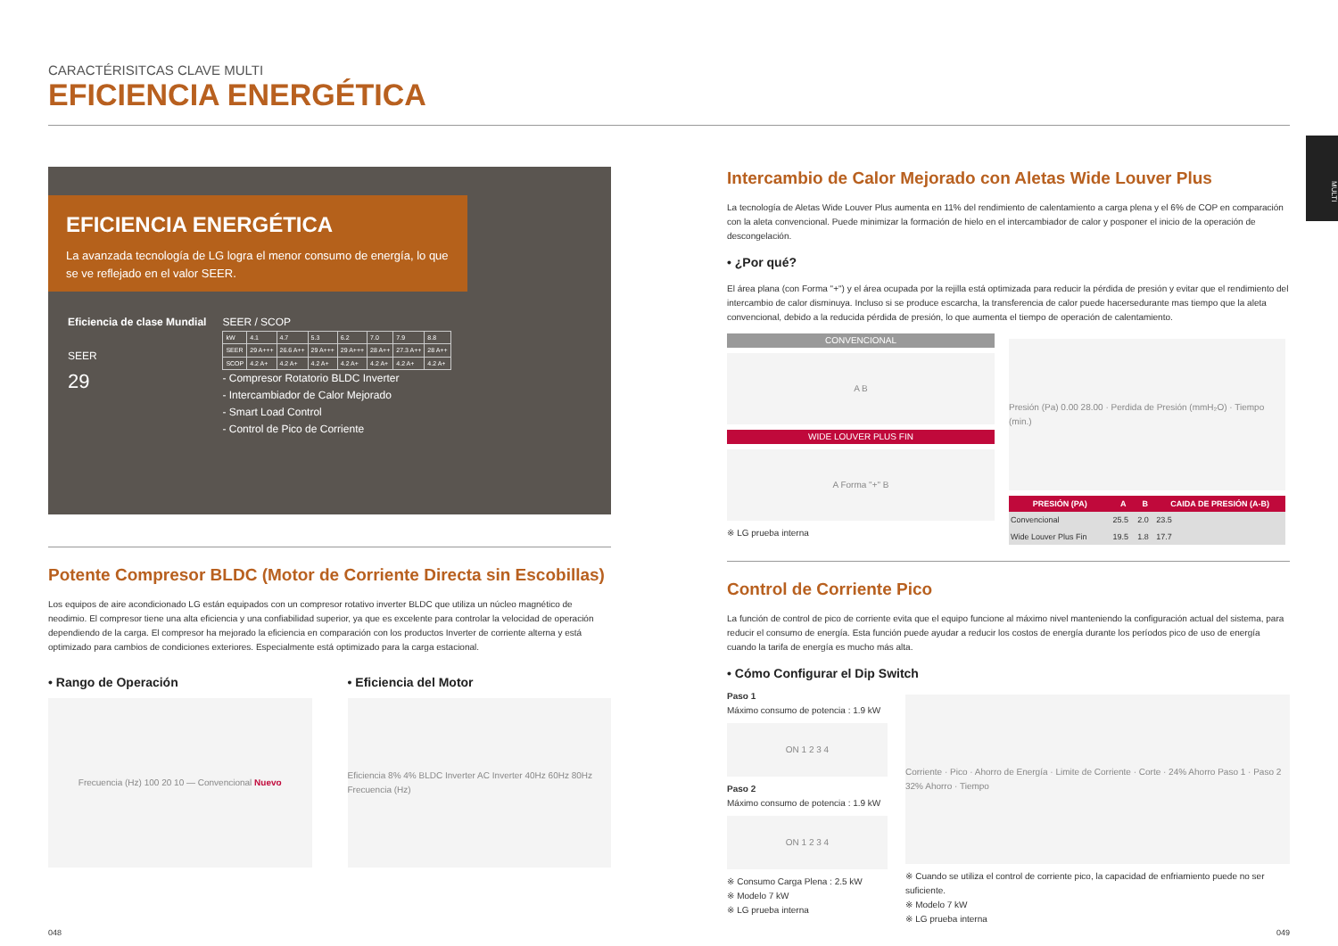MULTI
CARACTÉRISITCAS CLAVE MULTI
EFICIENCIA ENERGÉTICA
EFICIENCIA ENERGÉTICA
La avanzada tecnología de LG logra el menor consumo de energía, lo que se ve reflejado en el valor SEER.
Eficiencia de clase Mundial
SEER
29
SEER / SCOP
| kW | 4.1 | 4.7 | 5.3 | 6.2 | 7.0 | 7.9 | 8.8 |
| SEER | 29 A+++ | 26.6 A++ | 29 A+++ | 29 A+++ | 28 A++ | 27.3 A++ | 28 A++ |
| SCOP | 4.2 A+ | 4.2 A+ | 4.2 A+ | 4.2 A+ | 4.2 A+ | 4.2 A+ | 4.2 A+ |
- Compresor Rotatorio BLDC Inverter
- Intercambiador de Calor Mejorado
- Smart Load Control
- Control de Pico de Corriente
Potente Compresor BLDC (Motor de Corriente Directa sin Escobillas)
Los equipos de aire acondicionado LG están equipados con un compresor rotativo inverter BLDC que utiliza un núcleo magnético de neodimio. El compresor tiene una alta eficiencia y una confiabilidad superior, ya que es excelente para controlar la velocidad de operación dependiendo de la carga. El compresor ha mejorado la eficiencia en comparación con los productos Inverter de corriente alterna y está optimizado para cambios de condiciones exteriores. Especialmente está optimizado para la carga estacional.
• Rango de Operación
Frecuencia (Hz) 100 20 10 — Convencional Nuevo
• Eficiencia del Motor
Eficiencia 8% 4% BLDC Inverter AC Inverter 40Hz 60Hz 80Hz Frecuencia (Hz)
Intercambio de Calor Mejorado con Aletas Wide Louver Plus
La tecnología de Aletas Wide Louver Plus aumenta en 11% del rendimiento de calentamiento a carga plena y el 6% de COP en comparación con la aleta convencional. Puede minimizar la formación de hielo en el intercambiador de calor y posponer el inicio de la operación de descongelación.
• ¿Por qué?
El área plana (con Forma "+") y el área ocupada por la rejilla está optimizada para reducir la pérdida de presión y evitar que el rendimiento del intercambio de calor disminuya. Incluso si se produce escarcha, la transferencia de calor puede hacersedurante mas tiempo que la aleta convencional, debido a la reducida pérdida de presión, lo que aumenta el tiempo de operación de calentamiento.
CONVENCIONAL
A B
WIDE LOUVER PLUS FIN
A Forma "+" B
※ LG prueba interna
Presión (Pa) 0.00 28.00 · Perdida de Presión (mmH₂O) · Tiempo (min.)
| PRESIÓN (PA) | A | B | CAIDA DE PRESIÓN (A-B) |
| --- | --- | --- | --- |
| Convencional | 25.5 | 2.0 | 23.5 |
| Wide Louver Plus Fin | 19.5 | 1.8 | 17.7 |
Control de Corriente Pico
La función de control de pico de corriente evita que el equipo funcione al máximo nivel manteniendo la configuración actual del sistema, para reducir el consumo de energía. Esta función puede ayudar a reducir los costos de energía durante los períodos pico de uso de energía cuando la tarifa de energía es mucho más alta.
• Cómo Configurar el Dip Switch
Paso 1
Máximo consumo de potencia : 1.9 kW
ON 1 2 3 4
Paso 2
Máximo consumo de potencia : 1.9 kW
ON 1 2 3 4
※ Consumo Carga Plena : 2.5 kW
※ Modelo 7 kW
※ LG prueba interna
Corriente · Pico · Ahorro de Energía · Limite de Corriente · Corte · 24% Ahorro Paso 1 · Paso 2 32% Ahorro · Tiempo
※ Cuando se utiliza el control de corriente pico, la capacidad de enfriamiento puede no ser suficiente.
※ Modelo 7 kW
※ LG prueba interna
048 049